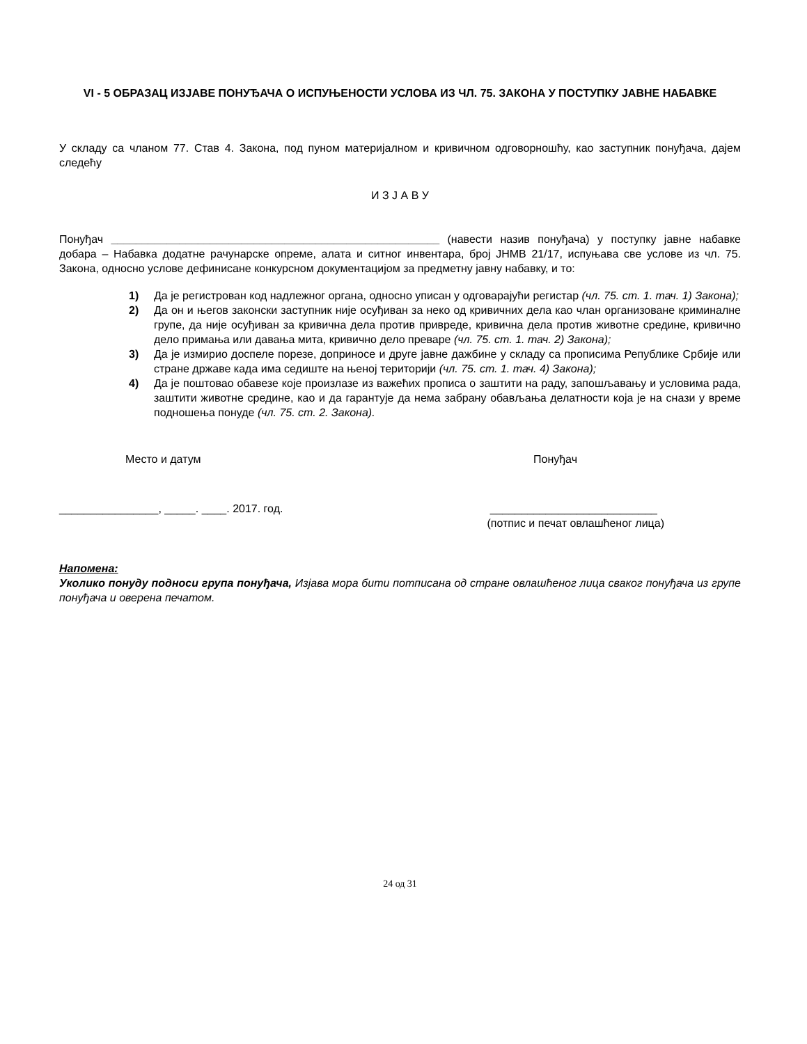VI - 5 ОБРАЗАЦ ИЗЈАВЕ ПОНУЂАЧА О ИСПУЊЕНОСТИ УСЛОВА ИЗ ЧЛ. 75. ЗАКОНА У ПОСТУПКУ ЈАВНЕ НАБАВКЕ
У складу са чланом 77. Став 4. Закона, под пуном материјалном и кривичном одговорношћу, као заступник понуђача, дајем следећу
И З Ј А В У
Понуђач _____________________________________________________ (навести назив понуђача) у поступку јавне набавке добара – Набавка додатне рачунарске опреме, алата и ситног инвентара, број ЈНМВ 21/17, испуњава све услове из чл. 75. Закона, односно услове дефинисане конкурсном документацијом за предметну јавну набавку, и то:
1) Да је регистрован код надлежног органа, односно уписан у одговарајући регистар (чл. 75. ст. 1. тач. 1) Закона);
2) Да он и његов законски заступник није осуђиван за неко од кривичних дела као члан организоване криминалне групе, да није осуђиван за кривична дела против привреде, кривична дела против животне средине, кривично дело примања или давања мита, кривично дело преваре (чл. 75. ст. 1. тач. 2) Закона);
3) Да је измирио доспеле порезе, доприносе и друге јавне дажбине у складу са прописима Републике Србије или стране државе када има седиште на њеној територији (чл. 75. ст. 1. тач. 4) Закона);
4) Да је поштовао обавезе које произлазе из важећих прописа о заштити на раду, запошљавању и условима рада, заштити животне средине, као и да гарантује да нема забрану обављања делатности која је на снази у време подношења понуде (чл. 75. ст. 2. Закона).
Место и датум Понуђач
________________, _____. ____. 2017. год. ___________________________
(потпис и печат овлашћеног лица)
Напомена:
Уколико понуду подноси група понуђача, Изјава мора бити потписана од стране овлашћеног лица сваког понуђача из групе понуђача и оверена печатом.
24 од 31